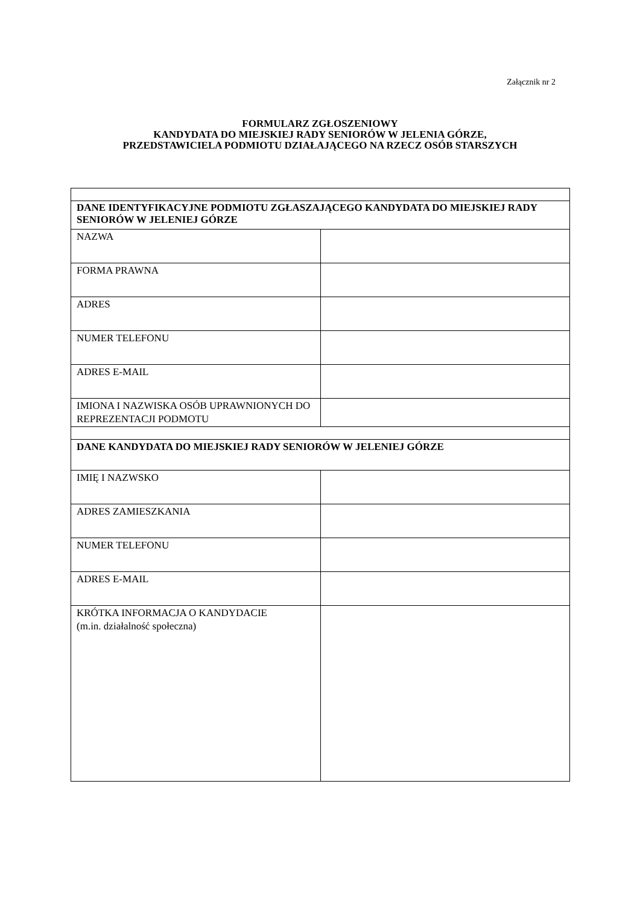Załącznik nr 2
FORMULARZ ZGŁOSZENIOWY
KANDYDATA DO MIEJSKIEJ RADY SENIORÓW W JELENIA GÓRZE,
PRZEDSTAWICIELA PODMIOTU DZIAŁAJĄCEGO NA RZECZ OSÓB STARSZYCH
| DANE IDENTYFIKACYJNE PODMIOTU ZGŁASZAJĄCEGO KANDYDATA DO MIEJSKIEJ RADY SENIORÓW W JELENIEJ GÓRZE | |
| NAZWA | |
| FORMA PRAWNA | |
| ADRES | |
| NUMER TELEFONU | |
| ADRES E-MAIL | |
| IMIONA I NAZWISKA OSÓB UPRAWNIONYCH DO REPREZENTACJI PODMOTU | |
| DANE KANDYDATA DO MIEJSKIEJ RADY SENIORÓW W JELENIEJ GÓRZE | |
| IMIĘ I NAZWSKO | |
| ADRES ZAMIESZKANIA | |
| NUMER TELEFONU | |
| ADRES E-MAIL | |
| KRÓTKA INFORMACJA O KANDYDACIE (m.in. działalność społeczna) | |